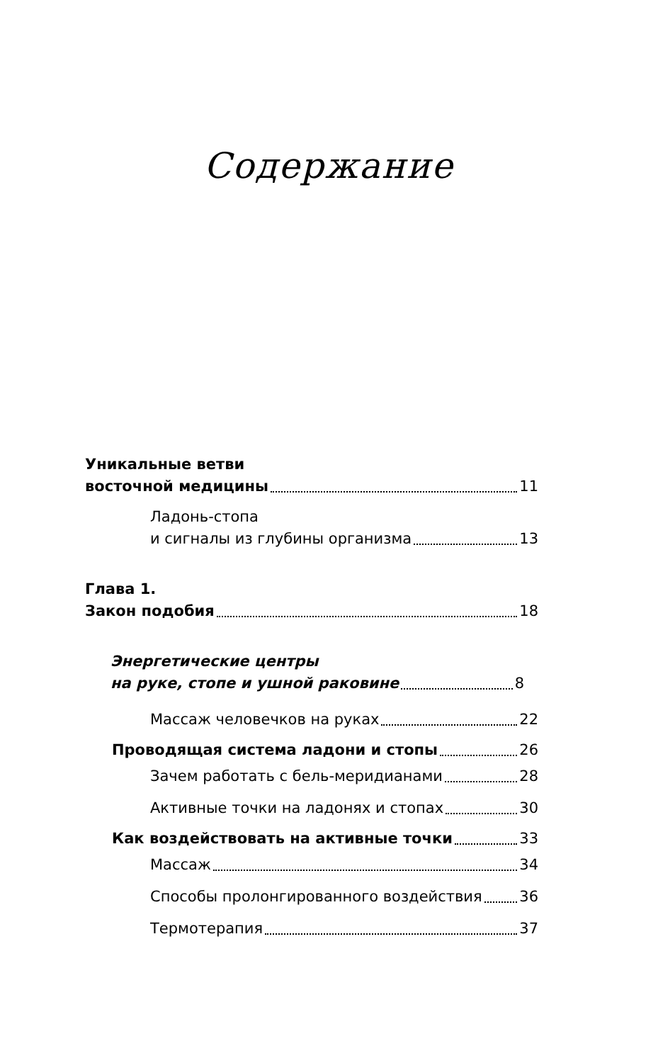Содержание
Уникальные ветви
восточной медицины 11
Ладонь-стопа
и сигналы из глубины организма 13
Глава 1.
Закон подобия 18
Энергетические центры
на руке, стопе и ушной раковине 8
Массаж человечков на руках 22
Проводящая система ладони и стопы 26
Зачем работать с бель-меридианами 28
Активные точки на ладонях и стопах 30
Как воздействовать на активные точки 33
Массаж 34
Способы пролонгированного воздействия 36
Термотерапия 37